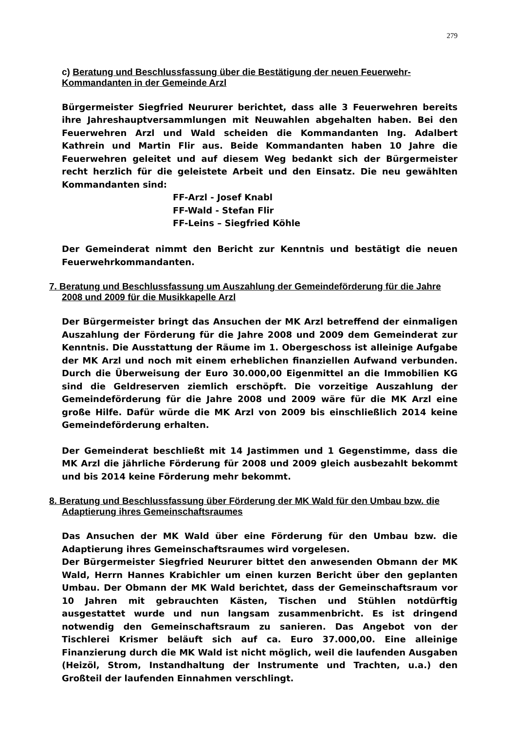279
c) Beratung und Beschlussfassung über die Bestätigung der neuen Feuerwehr-Kommandanten in der Gemeinde Arzl
Bürgermeister Siegfried Neururer berichtet, dass alle 3 Feuerwehren bereits ihre Jahreshauptversammlungen mit Neuwahlen abgehalten haben. Bei den Feuerwehren Arzl und Wald scheiden die Kommandanten Ing. Adalbert Kathrein und Martin Flir aus. Beide Kommandanten haben 10 Jahre die Feuerwehren geleitet und auf diesem Weg bedankt sich der Bürgermeister recht herzlich für die geleistete Arbeit und den Einsatz. Die neu gewählten Kommandanten sind:
FF-Arzl - Josef Knabl
FF-Wald - Stefan Flir
FF-Leins – Siegfried Köhle
Der Gemeinderat nimmt den Bericht zur Kenntnis und bestätigt die neuen Feuerwehrkommandanten.
7. Beratung und Beschlussfassung um Auszahlung der Gemeindeförderung für die Jahre 2008 und 2009 für die Musikkapelle Arzl
Der Bürgermeister bringt das Ansuchen der MK Arzl betreffend der einmaligen Auszahlung der Förderung für die Jahre 2008 und 2009 dem Gemeinderat zur Kenntnis. Die Ausstattung der Räume im 1. Obergeschoss ist alleinige Aufgabe der MK Arzl und noch mit einem erheblichen finanziellen Aufwand verbunden. Durch die Überweisung der Euro 30.000,00 Eigenmittel an die Immobilien KG sind die Geldreserven ziemlich erschöpft. Die vorzeitige Auszahlung der Gemeindeförderung für die Jahre 2008 und 2009 wäre für die MK Arzl eine große Hilfe. Dafür würde die MK Arzl von 2009 bis einschließlich 2014 keine Gemeindeförderung erhalten.
Der Gemeinderat beschließt mit 14 Jastimmen und 1 Gegenstimme, dass die MK Arzl die jährliche Förderung für 2008 und 2009 gleich ausbezahlt bekommt und bis 2014 keine Förderung mehr bekommt.
8. Beratung und Beschlussfassung über Förderung der MK Wald für den Umbau bzw. die Adaptierung ihres Gemeinschaftsraumes
Das Ansuchen der MK Wald über eine Förderung für den Umbau bzw. die Adaptierung ihres Gemeinschaftsraumes wird vorgelesen.
Der Bürgermeister Siegfried Neururer bittet den anwesenden Obmann der MK Wald, Herrn Hannes Krabichler um einen kurzen Bericht über den geplanten Umbau. Der Obmann der MK Wald berichtet, dass der Gemeinschaftsraum vor 10 Jahren mit gebrauchten Kästen, Tischen und Stühlen notdürftig ausgestattet wurde und nun langsam zusammenbricht. Es ist dringend notwendig den Gemeinschaftsraum zu sanieren. Das Angebot von der Tischlerei Krismer beläuft sich auf ca. Euro 37.000,00. Eine alleinige Finanzierung durch die MK Wald ist nicht möglich, weil die laufenden Ausgaben (Heizöl, Strom, Instandhaltung der Instrumente und Trachten, u.a.) den Großteil der laufenden Einnahmen verschlingt.